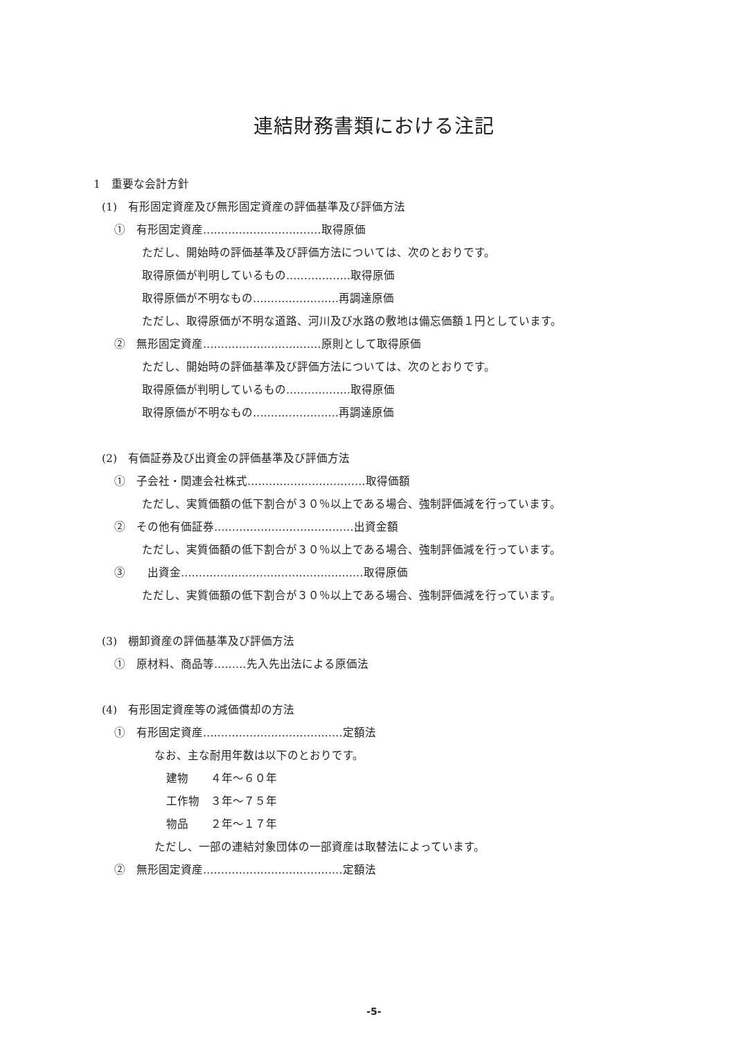連結財務書類における注記
1　重要な会計方針
(1)　有形固定資産及び無形固定資産の評価基準及び評価方法
①　有形固定資産……………………………取得原価
ただし、開始時の評価基準及び評価方法については、次のとおりです。
取得原価が判明しているもの………………取得原価
取得原価が不明なもの……………………再調達原価
ただし、取得原価が不明な道路、河川及び水路の敷地は備忘価額１円としています。
②　無形固定資産……………………………原則として取得原価
ただし、開始時の評価基準及び評価方法については、次のとおりです。
取得原価が判明しているもの………………取得原価
取得原価が不明なもの……………………再調達原価
(2)　有価証券及び出資金の評価基準及び評価方法
①　子会社・関連会社株式……………………………取得価額
ただし、実質価額の低下割合が３０％以上である場合、強制評価減を行っています。
②　その他有価証券…………………………………出資金額
ただし、実質価額の低下割合が３０％以上である場合、強制評価減を行っています。
③　　出資金……………………………………………取得原価
ただし、実質価額の低下割合が３０％以上である場合、強制評価減を行っています。
(3)　棚卸資産の評価基準及び評価方法
①　原材料、商品等………先入先出法による原価法
(4)　有形固定資産等の減価償却の方法
①　有形固定資産…………………………………定額法
なお、主な耐用年数は以下のとおりです。
建物　　４年～６０年
工作物　３年～７５年
物品　　２年～１７年
ただし、一部の連結対象団体の一部資産は取替法によっています。
②　無形固定資産…………………………………定額法
-5-